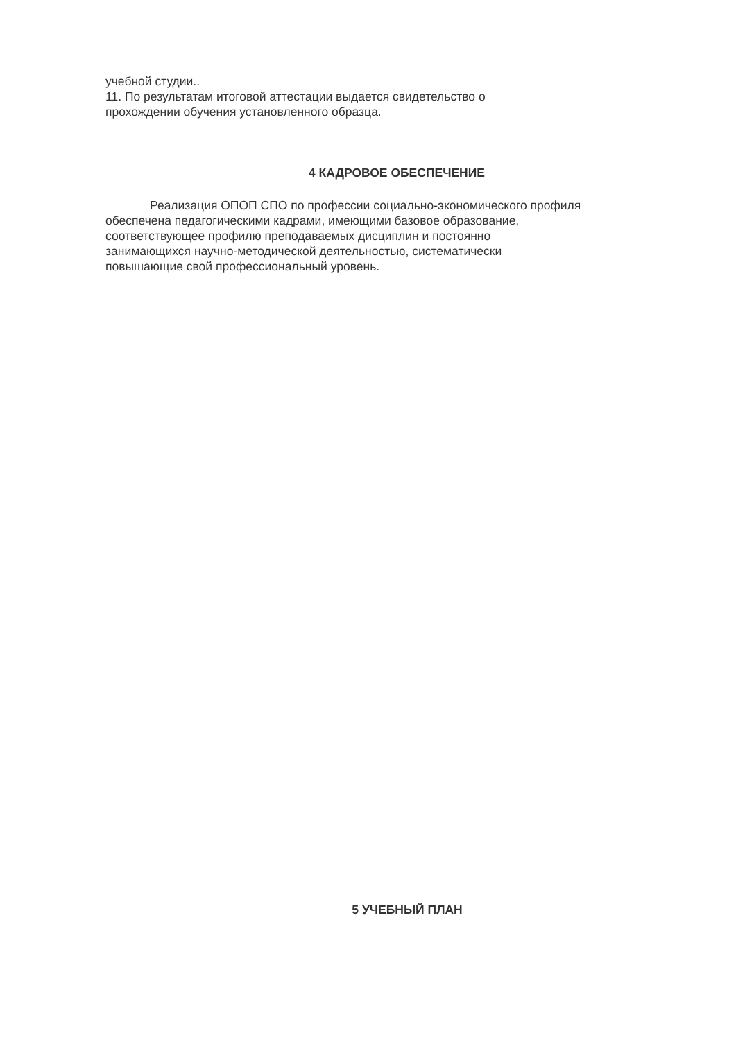учебной студии..
11. По результатам итоговой аттестации выдается свидетельство о
прохождении обучения установленного образца.
4 КАДРОВОЕ ОБЕСПЕЧЕНИЕ
Реализация ОПОП СПО по профессии социально-экономического профиля
обеспечена педагогическими кадрами, имеющими базовое образование,
соответствующее профилю преподаваемых дисциплин и постоянно
занимающихся научно-методической деятельностью, систематически
повышающие свой профессиональный уровень.
5 УЧЕБНЫЙ ПЛАН